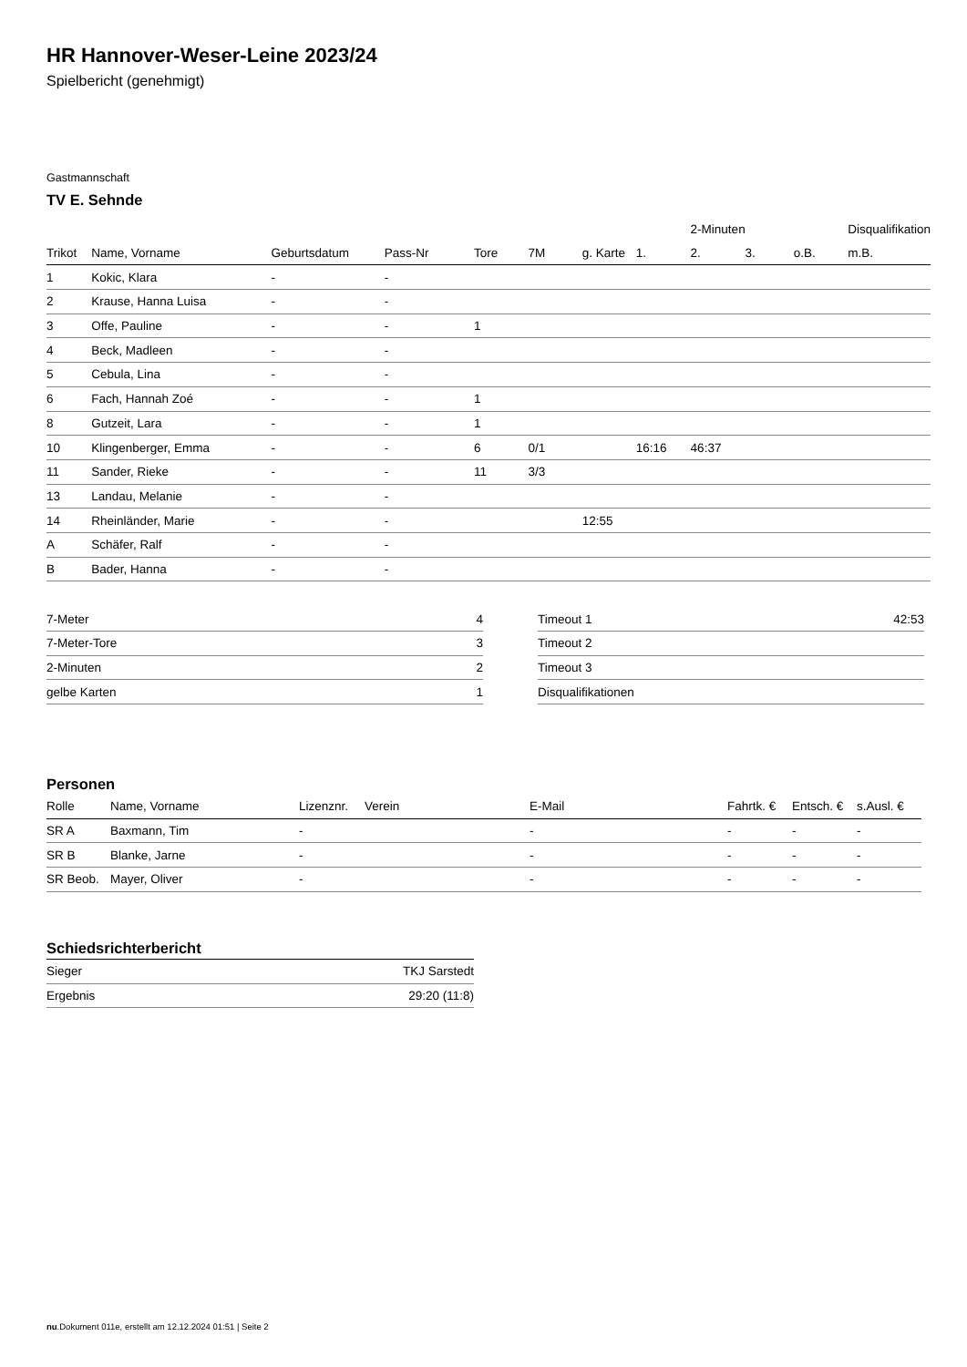HR Hannover-Weser-Leine 2023/24
Spielbericht (genehmigt)
Gastmannschaft
TV E. Sehnde
| | | | | | | | | 2-Minuten | | | Disqualifikation |
| --- | --- | --- | --- | --- | --- | --- | --- | --- | --- | --- | --- |
| Trikot | Name, Vorname | Geburtsdatum | Pass-Nr | Tore | 7M | g. Karte | 1. | 2. | 3. | o.B. | m.B. |
| 1 | Kokic, Klara | - | - | | | | | | | | |
| 2 | Krause, Hanna Luisa | - | - | | | | | | | | |
| 3 | Offe, Pauline | - | - | 1 | | | | | | | |
| 4 | Beck, Madleen | - | - | | | | | | | | |
| 5 | Cebula, Lina | - | - | | | | | | | | |
| 6 | Fach, Hannah Zoé | - | - | 1 | | | | | | | |
| 8 | Gutzeit, Lara | - | - | 1 | | | | | | | |
| 10 | Klingenberger, Emma | - | - | 6 | 0/1 | | 16:16 | 46:37 | | | |
| 11 | Sander, Rieke | - | - | 11 | 3/3 | | | | | | |
| 13 | Landau, Melanie | - | - | | | | | | | | |
| 14 | Rheinländer, Marie | - | - | | | 12:55 | | | | | |
| A | Schäfer, Ralf | - | - | | | | | | | | |
| B | Bader, Hanna | - | - | | | | | | | | |
| 7-Meter | 4 |
| 7-Meter-Tore | 3 |
| 2-Minuten | 2 |
| gelbe Karten | 1 |
| Timeout 1 | 42:53 |
| Timeout 2 | |
| Timeout 3 | |
| Disqualifikationen | |
Personen
| Rolle | Name, Vorname | Lizenznr. | Verein | E-Mail | Fahrtk. € | Entsch. € | s.Ausl. € |
| --- | --- | --- | --- | --- | --- | --- | --- |
| SR A | Baxmann, Tim | - | | - | - | - | - |
| SR B | Blanke, Jarne | - | | - | - | - | - |
| SR Beob. | Mayer, Oliver | - | | - | - | - | - |
Schiedsrichterbericht
| Sieger | TKJ Sarstedt |
| Ergebnis | 29:20 (11:8) |
nu.Dokument 011e, erstellt am 12.12.2024 01:51 | Seite 2